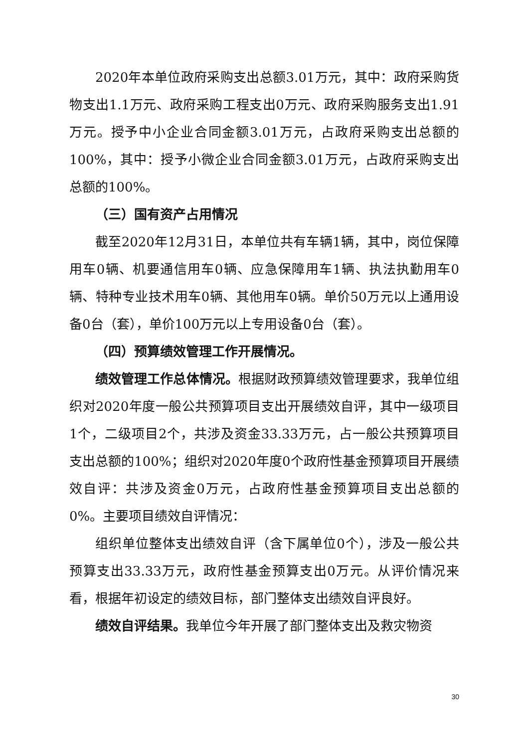2020年本单位政府采购支出总额3.01万元，其中：政府采购货物支出1.1万元、政府采购工程支出0万元、政府采购服务支出1.91万元。授予中小企业合同金额3.01万元，占政府采购支出总额的100%，其中：授予小微企业合同金额3.01万元，占政府采购支出总额的100%。
（三）国有资产占用情况
截至2020年12月31日，本单位共有车辆1辆，其中，岗位保障用车0辆、机要通信用车0辆、应急保障用车1辆、执法执勤用车0辆、特种专业技术用车0辆、其他用车0辆。单价50万元以上通用设备0台（套），单价100万元以上专用设备0台（套）。
（四）预算绩效管理工作开展情况。
绩效管理工作总体情况。根据财政预算绩效管理要求，我单位组织对2020年度一般公共预算项目支出开展绩效自评，其中一级项目1个，二级项目2个，共涉及资金33.33万元，占一般公共预算项目支出总额的100%；组织对2020年度0个政府性基金预算项目开展绩效自评：共涉及资金0万元，占政府性基金预算项目支出总额的0%。主要项目绩效自评情况：
组织单位整体支出绩效自评（含下属单位0个），涉及一般公共预算支出33.33万元，政府性基金预算支出0万元。从评价情况来看，根据年初设定的绩效目标，部门整体支出绩效自评良好。
绩效自评结果。我单位今年开展了部门整体支出及救灾物资
30